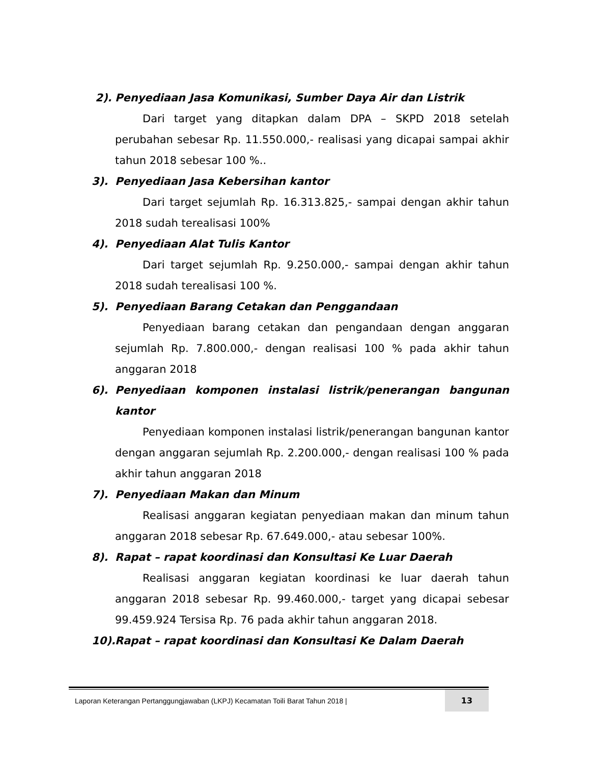2). Penyediaan Jasa Komunikasi, Sumber Daya Air dan Listrik
Dari target yang ditapkan dalam DPA – SKPD 2018 setelah perubahan sebesar Rp. 11.550.000,- realisasi yang dicapai sampai akhir tahun 2018 sebesar 100 %..
3). Penyediaan Jasa Kebersihan kantor
Dari target sejumlah Rp. 16.313.825,- sampai dengan akhir tahun 2018 sudah terealisasi 100%
4). Penyediaan Alat Tulis Kantor
Dari target sejumlah Rp. 9.250.000,- sampai dengan akhir tahun 2018 sudah terealisasi 100 %.
5). Penyediaan Barang Cetakan dan Penggandaan
Penyediaan barang cetakan dan pengandaan dengan anggaran sejumlah Rp. 7.800.000,- dengan realisasi 100 % pada akhir tahun anggaran 2018
6). Penyediaan komponen instalasi listrik/penerangan bangunan kantor
Penyediaan komponen instalasi listrik/penerangan bangunan kantor dengan anggaran sejumlah Rp. 2.200.000,- dengan realisasi 100 % pada akhir tahun anggaran 2018
7). Penyediaan Makan dan Minum
Realisasi anggaran kegiatan penyediaan makan dan minum tahun anggaran 2018 sebesar Rp. 67.649.000,- atau sebesar 100%.
8). Rapat – rapat koordinasi dan Konsultasi Ke Luar Daerah
Realisasi anggaran kegiatan koordinasi ke luar daerah tahun anggaran 2018 sebesar Rp. 99.460.000,- target yang dicapai sebesar 99.459.924 Tersisa Rp. 76 pada akhir tahun anggaran 2018.
10). Rapat – rapat koordinasi dan Konsultasi Ke Dalam Daerah
Laporan Keterangan Pertanggungjawaban (LKPJ) Kecamatan Toili Barat Tahun 2018 | 13